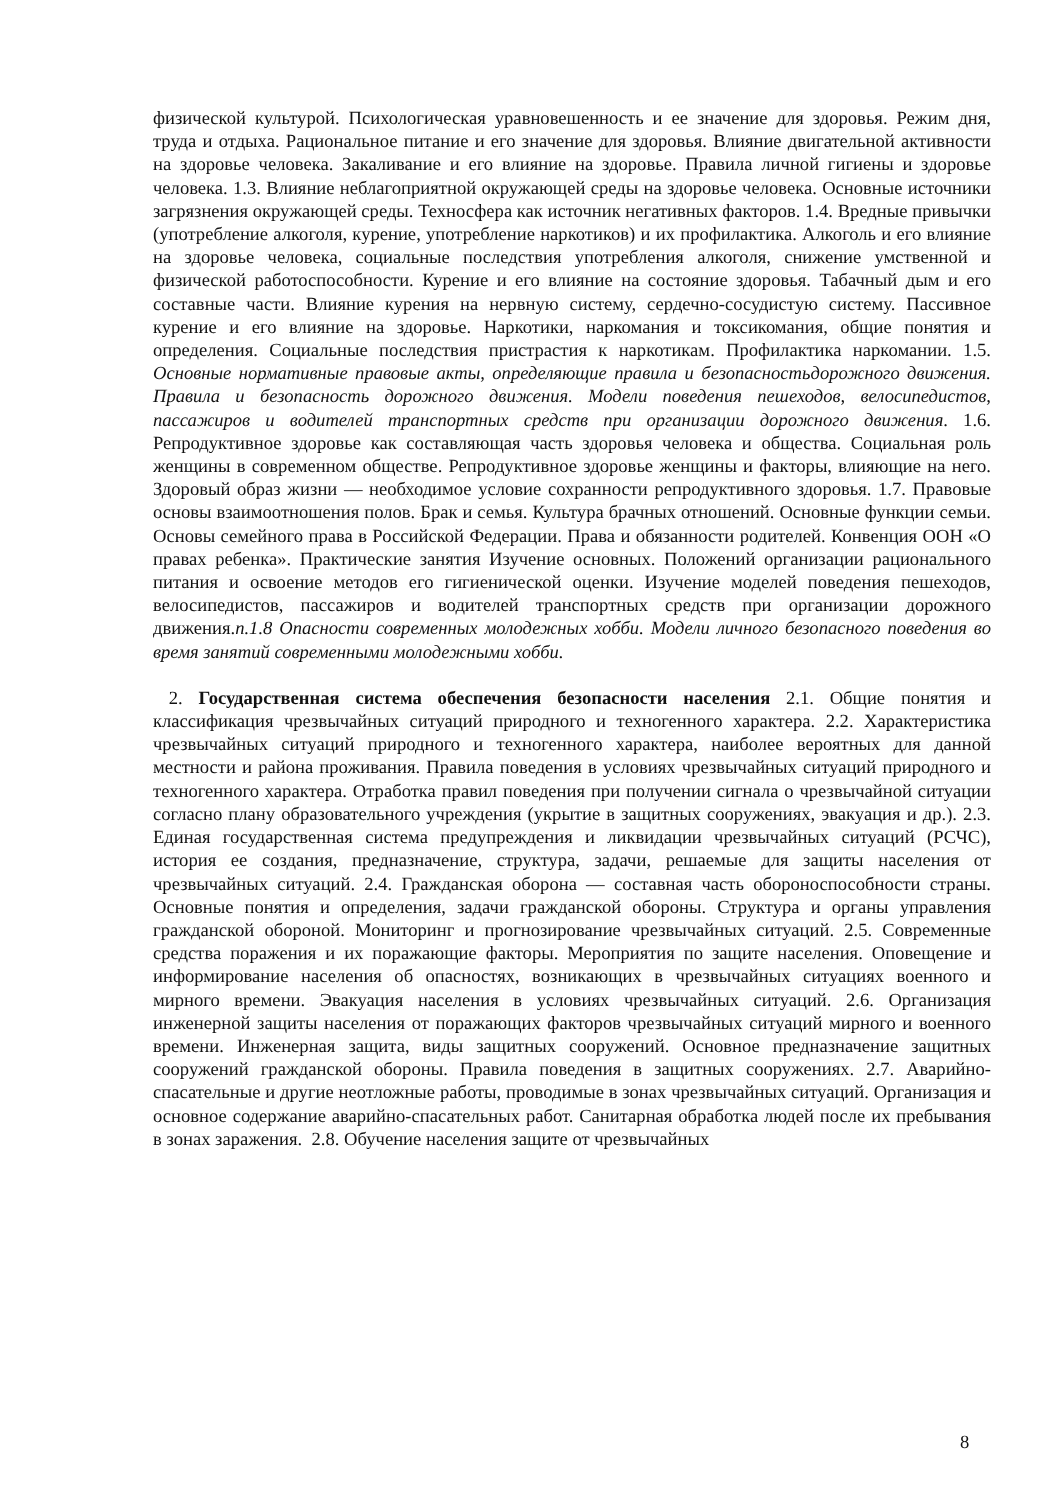физической культурой. Психологическая уравновешенность и ее значение для здоровья. Режим дня, труда и отдыха. Рациональное питание и его значение для здоровья. Влияние двигательной активности на здоровье человека. Закаливание и его влияние на здоровье. Правила личной гигиены и здоровье человека. 1.3. Влияние неблагоприятной окружающей среды на здоровье человека. Основные источники загрязнения окружающей среды. Техносфера как источник негативных факторов. 1.4. Вредные привычки (употребление алкоголя, курение, употребление наркотиков) и их профилактика. Алкоголь и его влияние на здоровье человека, социальные последствия употребления алкоголя, снижение умственной и физической работоспособности. Курение и его влияние на состояние здоровья. Табачный дым и его составные части. Влияние курения на нервную систему, сердечно-сосудистую систему. Пассивное курение и его влияние на здоровье. Наркотики, наркомания и токсикомания, общие понятия и определения. Социальные последствия пристрастия к наркотикам. Профилактика наркомании. 1.5. Основные нормативные правовые акты, определяющие правила и безопасностьдорожного движения. Правила и безопасность дорожного движения. Модели поведения пешеходов, велосипедистов, пассажиров и водителей транспортных средств при организации дорожного движения. 1.6. Репродуктивное здоровье как составляющая часть здоровья человека и общества. Социальная роль женщины в современном обществе. Репродуктивное здоровье женщины и факторы, влияющие на него. Здоровый образ жизни — необходимое условие сохранности репродуктивного здоровья. 1.7. Правовые основы взаимоотношения полов. Брак и семья. Культура брачных отношений. Основные функции семьи. Основы семейного права в Российской Федерации. Права и обязанности родителей. Конвенция ООН «О правах ребенка». Практические занятия Изучение основных. Положений организации рационального питания и освоение методов его гигиенической оценки. Изучение моделей поведения пешеходов, велосипедистов, пассажиров и водителей транспортных средств при организации дорожного движения.п.1.8 Опасности современных молодежных хобби. Модели личного безопасного поведения во время занятий современными молодежными хобби.
2. Государственная система обеспечения безопасности населения 2.1. Общие понятия и классификация чрезвычайных ситуаций природного и техногенного характера. 2.2. Характеристика чрезвычайных ситуаций природного и техногенного характера, наиболее вероятных для данной местности и района проживания. Правила поведения в условиях чрезвычайных ситуаций природного и техногенного характера. Отработка правил поведения при получении сигнала о чрезвычайной ситуации согласно плану образовательного учреждения (укрытие в защитных сооружениях, эвакуация и др.). 2.3. Единая государственная система предупреждения и ликвидации чрезвычайных ситуаций (РСЧС), история ее создания, предназначение, структура, задачи, решаемые для защиты населения от чрезвычайных ситуаций. 2.4. Гражданская оборона — составная часть обороноспособности страны. Основные понятия и определения, задачи гражданской обороны. Структура и органы управления гражданской обороной. Мониторинг и прогнозирование чрезвычайных ситуаций. 2.5. Современные средства поражения и их поражающие факторы. Мероприятия по защите населения. Оповещение и информирование населения об опасностях, возникающих в чрезвычайных ситуациях военного и мирного времени. Эвакуация населения в условиях чрезвычайных ситуаций. 2.6. Организация инженерной защиты населения от поражающих факторов чрезвычайных ситуаций мирного и военного времени. Инженерная защита, виды защитных сооружений. Основное предназначение защитных сооружений гражданской обороны. Правила поведения в защитных сооружениях. 2.7. Аварийно-спасательные и другие неотложные работы, проводимые в зонах чрезвычайных ситуаций. Организация и основное содержание аварийно-спасательных работ. Санитарная обработка людей после их пребывания в зонах заражения. 2.8. Обучение населения защите от чрезвычайных
8